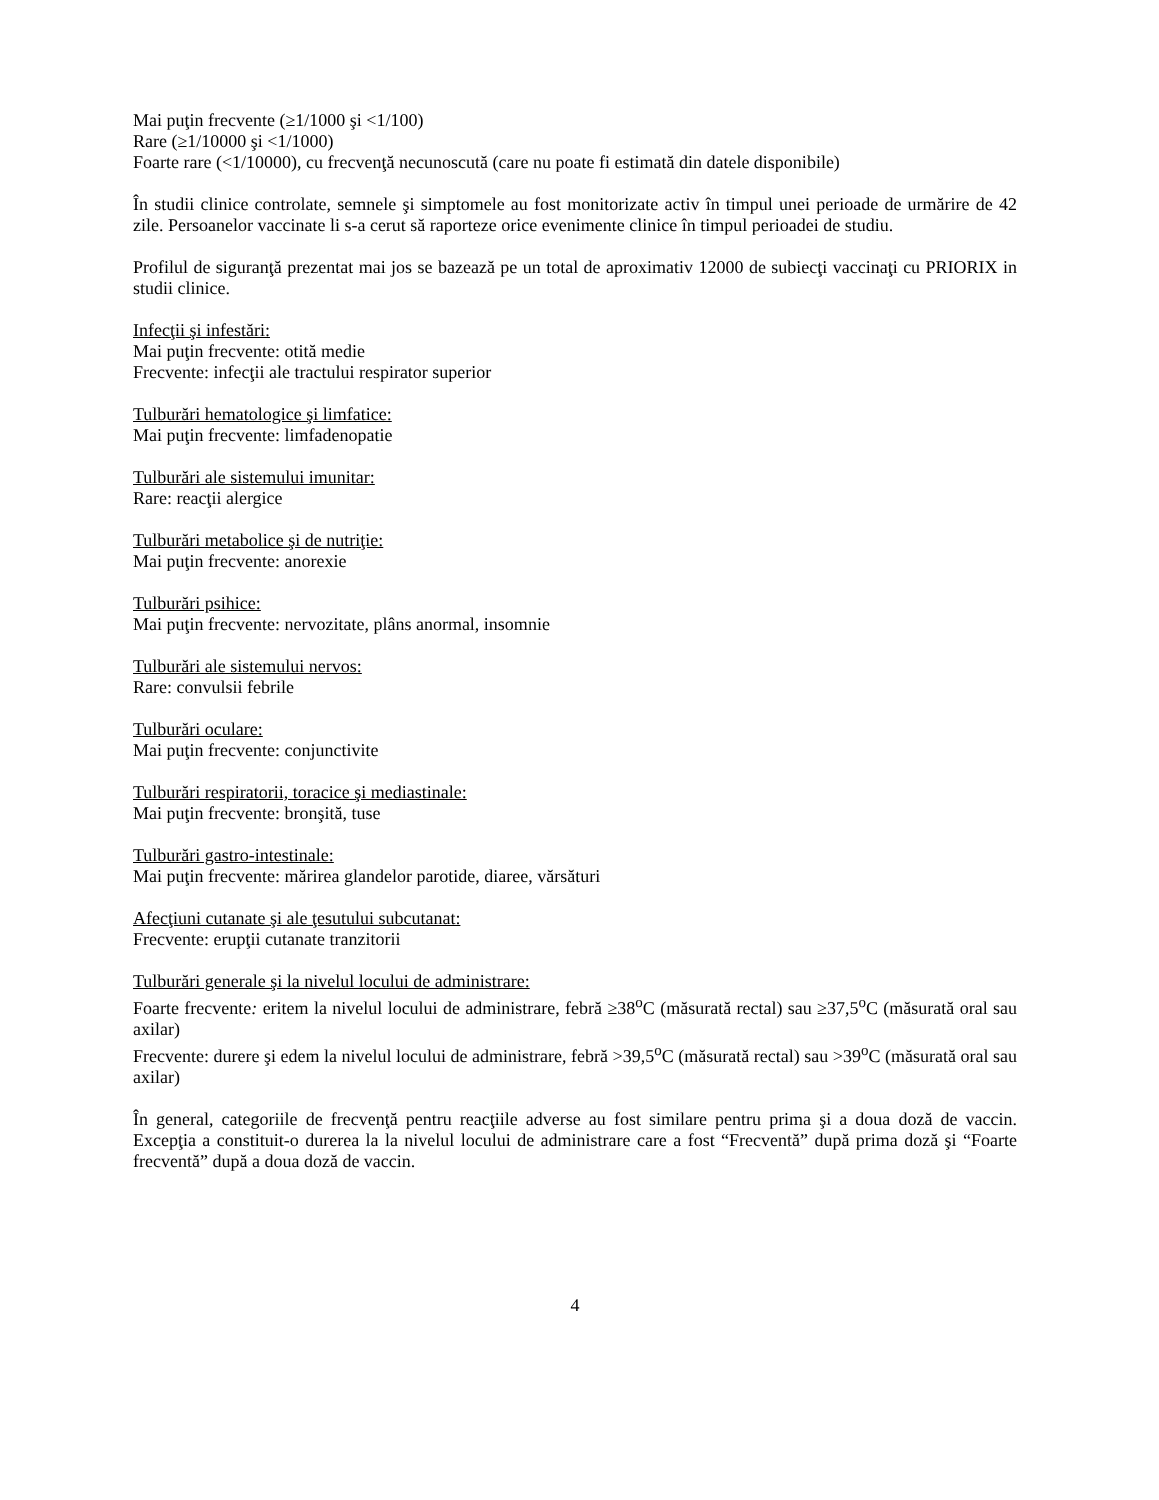Mai puţin frecvente (≥1/1000 şi <1/100)
Rare (≥1/10000 şi <1/1000)
Foarte rare (<1/10000), cu frecvenţă necunoscută (care nu poate fi estimată din datele disponibile)
În studii clinice controlate, semnele şi simptomele au fost monitorizate activ în timpul unei perioade de urmărire de 42 zile. Persoanelor vaccinate li s-a cerut să raporteze orice evenimente clinice în timpul perioadei de studiu.
Profilul de siguranţă prezentat mai jos se bazează pe un total de aproximativ 12000 de subiecţi vaccinaţi cu PRIORIX in studii clinice.
Infecţii şi infestări:
Mai puţin frecvente: otită medie
Frecvente: infecţii ale tractului respirator superior
Tulburări hematologice şi limfatice:
Mai puţin frecvente: limfadenopatie
Tulburări ale sistemului imunitar:
Rare: reacţii alergice
Tulburări metabolice şi de nutriţie:
Mai puţin frecvente: anorexie
Tulburări psihice:
Mai puţin frecvente: nervozitate, plâns anormal, insomnie
Tulburări ale sistemului nervos:
Rare: convulsii febrile
Tulburări oculare:
Mai puţin frecvente: conjunctivite
Tulburări respiratorii, toracice şi mediastinale:
Mai puţin frecvente: bronşită, tuse
Tulburări gastro-intestinale:
Mai puţin frecvente: mărirea glandelor parotide, diaree, vărsături
Afecţiuni cutanate şi ale ţesutului subcutanat:
Frecvente: erupţii cutanate tranzitorii
Tulburări generale şi la nivelul locului de administrare:
Foarte frecvente: eritem la nivelul locului de administrare, febră ≥38<sup>o</sup>C (măsurată rectal) sau ≥37,5<sup>o</sup>C (măsurată oral sau axilar)
Frecvente: durere şi edem la nivelul locului de administrare, febră >39,5<sup>o</sup>C (măsurată rectal) sau >39<sup>o</sup>C (măsurată oral sau axilar)
În general, categoriile de frecvenţă pentru reacţiile adverse au fost similare pentru prima şi a doua doză de vaccin. Excepţia a constituit-o durerea la la nivelul locului de administrare care a fost “Frecventă” după prima doză şi “Foarte frecventă” după a doua doză de vaccin.
4